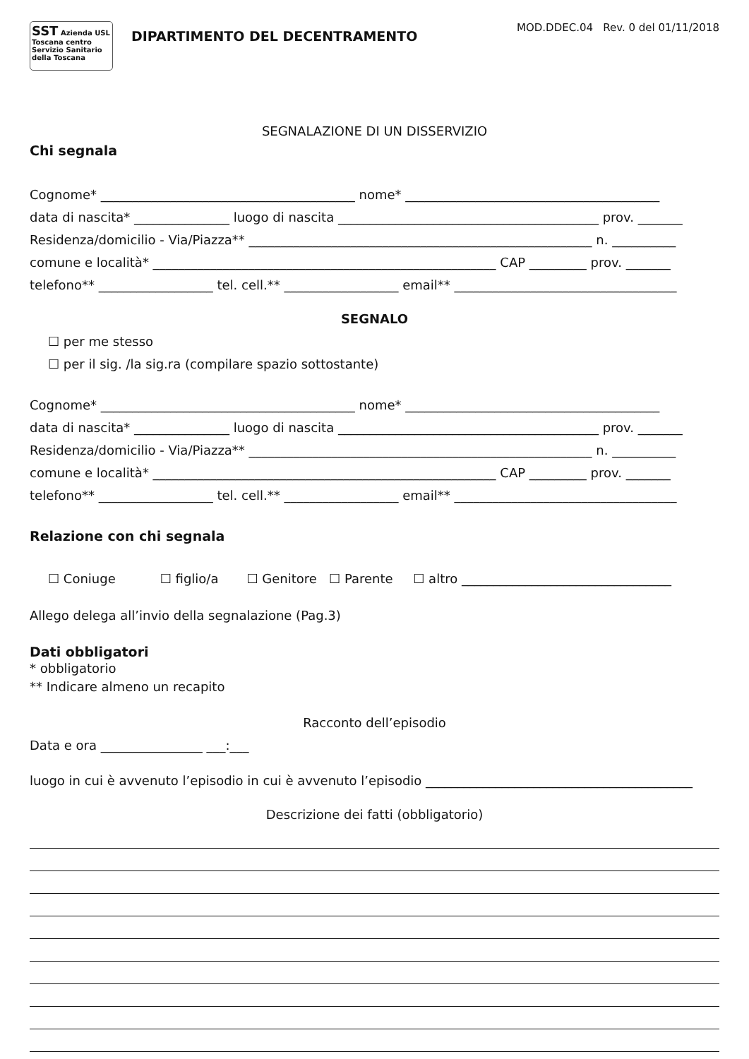SST Azienda USL Toscana centro
Servizio Sanitario della Toscana
DIPARTIMENTO DEL DECENTRAMENTO
MOD.DDEC.04 Rev. 0 del 01/11/2018
SEGNALAZIONE DI UN DISSERVIZIO
Chi segnala
Cognome* ________________________________________ nome* ________________________________________
data di nascita* _______________ luogo di nascita _________________________________________ prov. _______
Residenza/domicilio - Via/Piazza** ______________________________________________________ n. __________
comune e località* ______________________________________________________ CAP _________ prov. _______
telefono** __________________ tel. cell.** __________________ email** ___________________________________
SEGNALO
☐ per me stesso
☐ per il sig. /la sig.ra (compilare spazio sottostante)
Cognome* ________________________________________ nome* ________________________________________
data di nascita* _______________ luogo di nascita _________________________________________ prov. _______
Residenza/domicilio - Via/Piazza** ______________________________________________________ n. __________
comune e località* ______________________________________________________ CAP _________ prov. _______
telefono** __________________ tel. cell.** __________________ email** ___________________________________
Relazione con chi segnala
☐ Coniuge ☐ figlio/a ☐ Genitore ☐ Parente ☐ altro _________________________________
Allego delega all’invio della segnalazione (Pag.3)
Dati obbligatori
* obbligatorio
** Indicare almeno un recapito
Racconto dell’episodio
Data e ora ________________ ___:___
luogo in cui è avvenuto l’episodio in cui è avvenuto l’episodio __________________________________________
Descrizione dei fatti (obbligatorio)